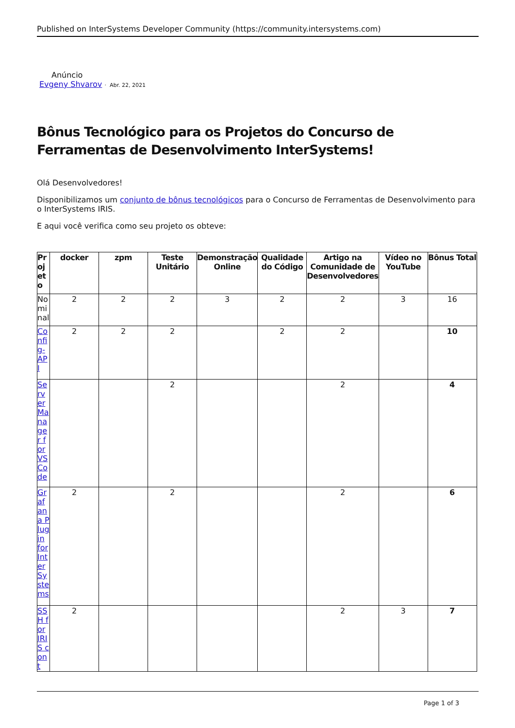Published on InterSystems Developer Community (https://community.intersystems.com)
Anúncio
Evgeny Shvarov · Abr. 22, 2021
Bônus Tecnológico para os Projetos do Concurso de Ferramentas de Desenvolvimento InterSystems!
Olá Desenvolvedores!
Disponibilizamos um conjunto de bônus tecnológicos para o Concurso de Ferramentas de Desenvolvimento para o InterSystems IRIS.
E aqui você verifica como seu projeto os obteve:
| Projeto | docker | zpm | Teste Unitário | Demonstração Online | Qualidade do Código | Artigo na Comunidade de Desenvolvedores | Vídeo no YouTube | Bônus Total |
| --- | --- | --- | --- | --- | --- | --- | --- | --- |
| Nominal | 2 | 2 | 2 | 3 | 2 | 2 | 3 | 16 |
| Config-API | 2 | 2 | 2 | | 2 | 2 | | 10 |
| Server Manager for VS Code | | | 2 | | | 2 | | 4 |
| Grafana Plugin for InterSystems | 2 | | 2 | | | 2 | | 6 |
| SSH for IRIS cont | 2 | | | | | 2 | 3 | 7 |
Page 1 of 3